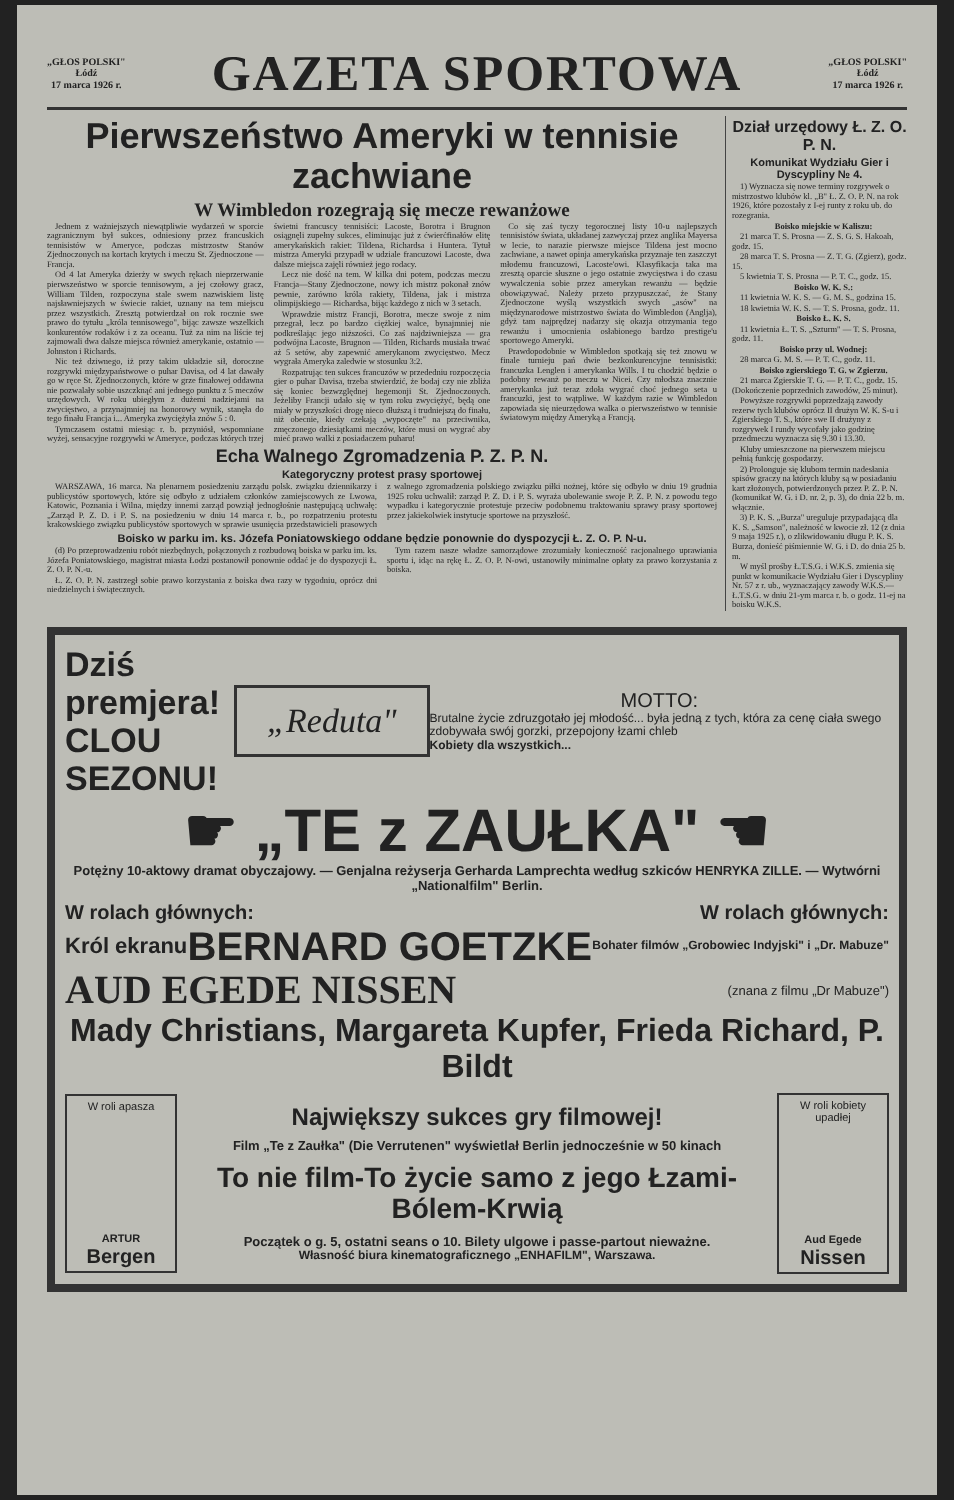„GŁOS POLSKI"
Łódź
17 marca 1926 r.
GAZETA SPORTOWA
„GŁOS POLSKI"
Łódź
17 marca 1926 r.
Pierwszeństwo Ameryki w tennisie zachwiane
W Wimbledon rozegrają się mecze rewanżowe
Jednem z ważniejszych niewątpliwie wydarzeń w sporcie zagranicznym był sukces, odniesiony przez francuskich tennisistów w Ameryce, podczas mistrzostw Stanów Zjednoczonych na kortach krytych i meczu St. Zjednoczone — Francja.
Od 4 lat Ameryka dzierży w swych rękach nieprzerwanie pierwszeństwo w sporcie tennisowym, a jej czołowy gracz, William Tilden, rozpoczyna stale swem nazwiskiem listę najsławniejszych w świecie rakiet, uznany na tem miejscu przez wszystkich. Zresztą potwierdzał on rok rocznie swe prawo do tytułu „króla tennisowego", bijąc zawsze wszelkich konkurentów rodaków i z za oceanu. Tuż za nim na liście tej zajmowali dwa dalsze miejsca również amerykanie, ostatnio — Johnston i Richards.
Nic też dziwnego, iż przy takim układzie sił, doroczne rozgrywki międzypaństwowe o puhar Davisa, od 4 lat dawały go w ręce St. Zjednoczonych, które w grze finałowej oddawna nie pozwalały sobie uszczknąć ani jednego punktu z 5 meczów urzędowych. W roku ubiegłym z dużemi nadziejami na zwycięstwo, a przynajmniej na honorowy wynik, stanęła do tego finału Francja i... Ameryka zwyciężyła znów 5 : 0.
Tymczasem ostatni miesiąc r. b. przyniósł, wspomniane wyżej, sensacyjne rozgrywki w Ameryce, podczas których trzej świetni francuscy tennisiści: Lacoste, Borotra i Brugnon osiągnęli zupełny sukces, eliminując już z ćwierćfinałów elitę amerykańskich rakiet: Tildena, Richardsa i Huntera. Tytuł mistrza Ameryki przypadł w udziale francuzowi Lacoste, dwa dalsze miejsca zajęli również jego rodacy.
Lecz nie dość na tem. W kilka dni potem, podczas meczu Francja—Stany Zjednoczone, nowy ich mistrz pokonał znów pewnie, zarówno króla rakiety, Tildena, jak i mistrza olimpijskiego — Richardsa, bijąc każdego z nich w 3 setach.
Wprawdzie mistrz Francji, Borotra, mecze swoje z nim przegrał, lecz po bardzo ciężkiej walce, bynajmniej nie podkreślając jego niższości. Co zaś najdziwniejsza — gra podwójna Lacoste, Brugnon — Tilden, Richards musiała trwać aż 5 setów, aby zapewnić amerykanom zwycięstwo. Mecz wygrała Ameryka zaledwie w stosunku 3:2.
Rozpatrując ten sukces francuzów w przededniu rozpoczęcia gier o puhar Davisa, trzeba stwierdzić, że bodaj czy nie zbliża się koniec bezwzględnej hegemonji St. Zjednoczonych. Jeżeliby Francji udało się w tym roku zwyciężyć, będą one miały w przyszłości drogę nieco dłuższą i trudniejszą do finału, niż obecnie, kiedy czekają „wypoczęte" na przeciwnika, zmęczonego dziesiątkami meczów, które musi on wygrać aby mieć prawo walki z posiadaczem puharu!
Co się zaś tyczy tegorocznej listy 10-u najlepszych tennisistów świata, układanej zazwyczaj przez anglika Mayersa w lecie, to narazie pierwsze miejsce Tildena jest mocno zachwiane, a nawet opinja amerykańska przyznaje ten zaszczyt młodemu francuzowi, Lacoste'owi. Klasyfikacja taka ma zresztą oparcie słuszne o jego ostatnie zwycięstwa i do czasu wywalczenia sobie przez amerykan rewanżu — będzie obowiązywać. Należy przeto przypuszczać, że Stany Zjednoczone wyślą wszystkich swych „asów" na międzynarodowe mistrzostwo świata do Wimbledon (Anglja), gdyż tam najprędzej nadarzy się okazja otrzymania tego rewanżu i umocnienia osłabionego bardzo prestige'u sportowego Ameryki.
Prawdopodobnie w Wimbledon spotkają się też znowu w finale turnieju pań dwie bezkonkurencyjne tennisistki: francuzka Lenglen i amerykanka Wills. I tu chodzić będzie o podobny rewanż po meczu w Nicei. Czy młodsza znacznie amerykanka już teraz zdoła wygrać choć jednego seta u francuzki, jest to wątpliwe. W każdym razie w Wimbledon zapowiada się nieurzędowa walka o pierwszeństwo w tennisie światowym między Ameryką a Francją.
Echa Walnego Zgromadzenia P. Z. P. N.
Kategoryczny protest prasy sportowej
WARSZAWA, 16 marca. Na plenarnem posiedzeniu zarządu polsk. związku dziennikarzy i publicystów sportowych, które się odbyło z udziałem członków zamiejscowych ze Lwowa, Katowic, Poznania i Wilna, między innemi zarząd powziął jednogłośnie następującą uchwałę: „Zarząd P. Z. D. i P. S. na posiedzeniu w dniu 14 marca r. b., po rozpatrzeniu protestu krakowskiego związku publicystów sportowych w sprawie usunięcia przedstawicieli prasowych z walnego zgromadzenia polskiego związku piłki nożnej, które się odbyło w dniu 19 grudnia 1925 roku uchwalił: zarząd P. Z. D. i P. S. wyraża ubolewanie swoje P. Z. P. N. z powodu tego wypadku i kategorycznie protestuje przeciw podobnemu traktowaniu sprawy prasy sportowej przez jakiekolwiek instytucje sportowe na przyszłość.
Boisko w parku im. ks. Józefa Poniatowskiego oddane będzie ponownie do dyspozycji Ł. Z. O. P. N-u.
(d) Po przeprowadzeniu robót niezbędnych, połączonych z rozbudową boiska w parku im. ks. Józefa Poniatowskiego, magistrat miasta Łodzi postanowił ponownie oddać je do dyspozycji Ł. Z. O. P. N.-u.
Ł. Z. O. P. N. zastrzegł sobie prawo korzystania z boiska dwa razy w tygodniu, oprócz dni niedzielnych i świątecznych.
Tym razem nasze władze samorządowe zrozumiały konieczność racjonalnego uprawiania sportu i, idąc na rękę Ł. Z. O. P. N-owi, ustanowiły minimalne opłaty za prawo korzystania z boiska.
Dział urzędowy Ł. Z. O. P. N.
Komunikat Wydziału Gier i Dyscypliny № 4.
1) Wyznacza się nowe terminy rozgrywek o mistrzostwo klubów kl. „B" Ł. Z. O. P. N. na rok 1926, które pozostały z I-ej runty z roku ub. do rozegrania.
Boisko miejskie w Kaliszu:
21 marca T. S. Prosna — Z. S. G. S. Hakoah, godz. 15.
28 marca T. S. Prosna — Z. T. G. (Zgierz), godz. 15.
5 kwietnia T. S. Prosna — P. T. C., godz. 15.
Boisko W. K. S.:
11 kwietnia W. K. S. — G. M. S., godzina 15.
18 kwietnia W. K. S. — T. S. Prosna, godz. 11.
Boisko Ł. K. S.
11 kwietnia Ł. T. S. „Szturm" — T. S. Prosna, godz. 11.
Boisko przy ul. Wodnej:
28 marca G. M. S. — P. T. C., godz. 11.
Boisko zgierskiego T. G. w Zgierzu.
21 marca Zgierskie T. G. — P. T. C., godz. 15. (Dokończenie poprzednich zawodów, 25 minut).
Powyższe rozgrywki poprzedzają zawody rezerw tych klubów oprócz II drużyn W. K. S-u i Zgierskiego T. S., które swe II drużyny z rozgrywek I rundy wycofały jako godzinę przedmeczu wyznacza się 9.30 i 13.30.
Kluby umieszczone na pierwszem miejscu pełnią funkcję gospodarzy.
2) Prolonguje się klubom termin nadesłania spisów graczy na których kluby są w posiadaniu kart złożonych, potwierdzonych przez P. Z. P. N. (komunikat W. G. i D. nr. 2, p. 3), do dnia 22 b. m. włącznie.
3) P. K. S. „Burza" ureguluje przypadającą dla K. S. „Samson", należność w kwocie zł. 12 (z dnia 9 maja 1925 r.), o zlikwidowaniu długu P. K. S. Burza, donieść piśmiennie W. G. i D. do dnia 25 b. m.
W myśl prośby Ł.T.S.G. i W.K.S. zmienia się punkt w komunikacie Wydziału Gier i Dyscypliny Nr. 57 z r. ub., wyznaczający zawody W.K.S.—Ł.T.S.G. w dniu 21-ym marca r. b. o godz. 11-ej na boisku W.K.S.
Dziś premjera!
CLOU SEZONU!
„Reduta"
MOTTO:
Brutalne życie zdruzgotało jej młodość... była jedną z tych, która za cenę ciała swego zdobywała swój gorzki, przepojony łzami chleb
Kobiety dla wszystkich...
☛ „TE z ZAUŁKA" ☚
Potężny 10-aktowy dramat obyczajowy. — Genjalna reżyserja Gerharda Lamprechta według szkiców HENRYKA ZILLE. — Wytwórni „Nationalfilm" Berlin.
W rolach głównych: W rolach głównych:
Król ekranu BERNARD GOETZKE Bohater filmów „Grobowiec Indyjski" i „Dr. Mabuze"
AUD EGEDE NISSEN (znana z filmu „Dr Mabuze")
Mady Christians, Margareta Kupfer, Frieda Richard, P. Bildt
W roli apasza
ARTUR
Bergen
Największy sukces gry filmowej!
Film „Te z Zaułka" (Die Verrutenen" wyświetlał Berlin jednocześnie w 50 kinach
To nie film-To życie samo z jego Łzami-Bólem-Krwią
Początek o g. 5, ostatni seans o 10. Bilety ulgowe i passe-partout nieważne.
Własność biura kinematograficznego „ENHAFILM", Warszawa.
W roli kobiety upadłej
Aud Egede
Nissen